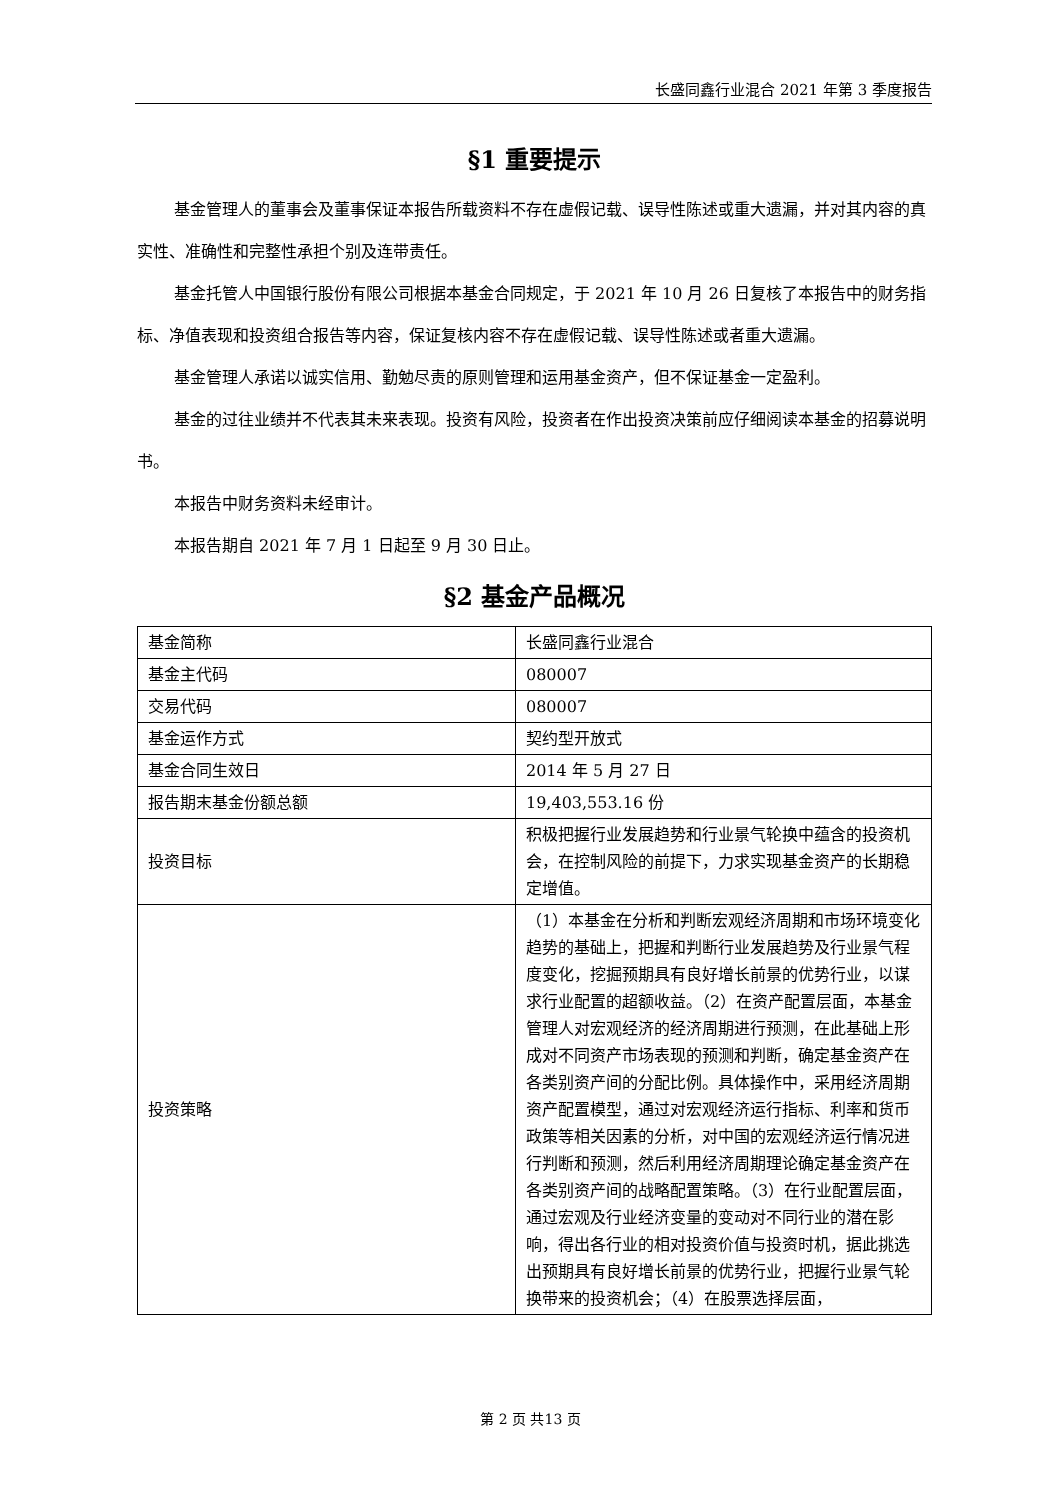长盛同鑫行业混合 2021 年第 3 季度报告
§1 重要提示
基金管理人的董事会及董事保证本报告所载资料不存在虚假记载、误导性陈述或重大遗漏，并对其内容的真实性、准确性和完整性承担个别及连带责任。
基金托管人中国银行股份有限公司根据本基金合同规定，于 2021 年 10 月 26 日复核了本报告中的财务指标、净值表现和投资组合报告等内容，保证复核内容不存在虚假记载、误导性陈述或者重大遗漏。
基金管理人承诺以诚实信用、勤勉尽责的原则管理和运用基金资产，但不保证基金一定盈利。
基金的过往业绩并不代表其未来表现。投资有风险，投资者在作出投资决策前应仔细阅读本基金的招募说明书。
本报告中财务资料未经审计。
本报告期自 2021 年 7 月 1 日起至 9 月 30 日止。
§2 基金产品概况
| 基金简称 | 长盛同鑫行业混合 |
| 基金主代码 | 080007 |
| 交易代码 | 080007 |
| 基金运作方式 | 契约型开放式 |
| 基金合同生效日 | 2014 年 5 月 27 日 |
| 报告期末基金份额总额 | 19,403,553.16 份 |
| 投资目标 | 积极把握行业发展趋势和行业景气轮换中蕴含的投资机会，在控制风险的前提下，力求实现基金资产的长期稳定增值。 |
| 投资策略 | （1）本基金在分析和判断宏观经济周期和市场环境变化趋势的基础上，把握和判断行业发展趋势及行业景气程度变化，挖掘预期具有良好增长前景的优势行业，以谋求行业配置的超额收益。（2）在资产配置层面，本基金管理人对宏观经济的经济周期进行预测，在此基础上形成对不同资产市场表现的预测和判断，确定基金资产在各类别资产间的分配比例。具体操作中，采用经济周期资产配置模型，通过对宏观经济运行指标、利率和货币政策等相关因素的分析，对中国的宏观经济运行情况进行判断和预测，然后利用经济周期理论确定基金资产在各类别资产间的战略配置策略。（3）在行业配置层面，通过宏观及行业经济变量的变动对不同行业的潜在影响，得出各行业的相对投资价值与投资时机，据此挑选出预期具有良好增长前景的优势行业，把握行业景气轮换带来的投资机会；（4）在股票选择层面， |
第 2 页 共13 页